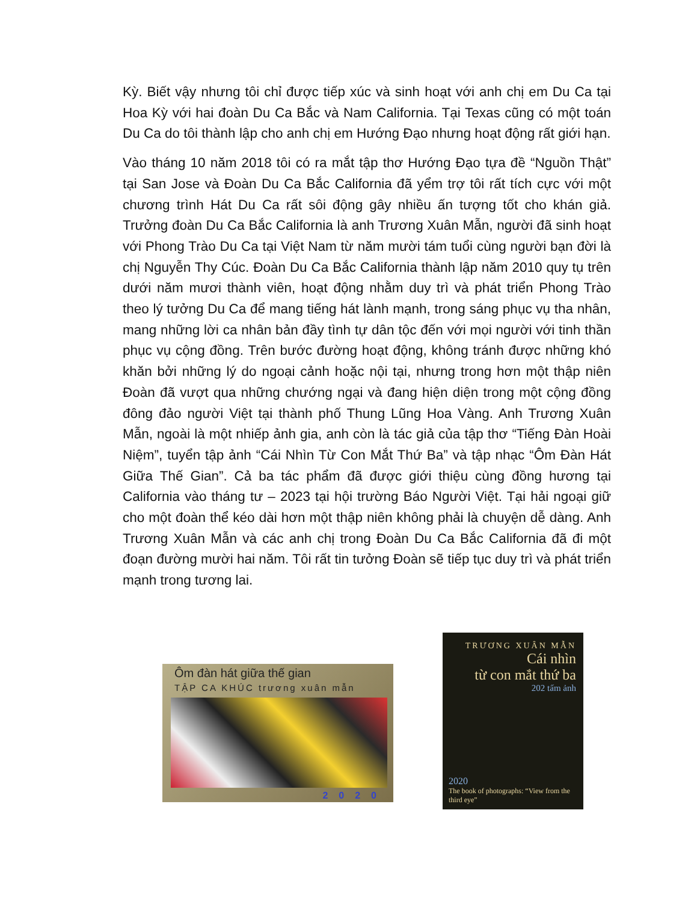Kỳ. Biết vậy nhưng tôi chỉ được tiếp xúc và sinh hoạt với anh chị em Du Ca tại Hoa Kỳ với hai đoàn Du Ca Bắc và Nam California. Tại Texas cũng có một toán Du Ca do tôi thành lập cho anh chị em Hướng Đạo nhưng hoạt động rất giới hạn.
Vào tháng 10 năm 2018 tôi có ra mắt tập thơ Hướng Đạo tựa đề “Nguồn Thật” tại San Jose và Đoàn Du Ca Bắc California đã yểm trợ tôi rất tích cực với một chương trình Hát Du Ca rất sôi động gây nhiều ấn tượng tốt cho khán giả. Trưởng đoàn Du Ca Bắc California là anh Trương Xuân Mẫn, người đã sinh hoạt với Phong Trào Du Ca tại Việt Nam từ năm mười tám tuổi cùng người bạn đời là chị Nguyễn Thy Cúc. Đoàn Du Ca Bắc California thành lập năm 2010 quy tụ trên dưới năm mươi thành viên, hoạt động nhằm duy trì và phát triển Phong Trào theo lý tưởng Du Ca để mang tiếng hát lành mạnh, trong sáng phục vụ tha nhân, mang những lời ca nhân bản đầy tình tự dân tộc đến với mọi người với tinh thần phục vụ cộng đồng. Trên bước đường hoạt động, không tránh được những khó khăn bởi những lý do ngoại cảnh hoặc nội tại, nhưng trong hơn một thập niên Đoàn đã vượt qua những chướng ngại và đang hiện diện trong một cộng đồng đông đảo người Việt tại thành phố Thung Lũng Hoa Vàng. Anh Trương Xuân Mẫn, ngoài là một nhiếp ảnh gia, anh còn là tác giả của tập thơ “Tiếng Đàn Hoài Niệm”, tuyển tập ảnh “Cái Nhìn Từ Con Mắt Thứ Ba” và tập nhạc “Ôm Đàn Hát Giữa Thế Gian”. Cả ba tác phẩm đã được giới thiệu cùng đồng hương tại California vào tháng tư – 2023 tại hội trường Báo Người Việt. Tại hải ngoại giữ cho một đoàn thể kéo dài hơn một thập niên không phải là chuyện dễ dàng. Anh Trương Xuân Mẫn và các anh chị trong Đoàn Du Ca Bắc California đã đi một đoạn đường mười hai năm. Tôi rất tin tưởng Đoàn sẽ tiếp tục duy trì và phát triển mạnh trong tương lai.
Ôm đàn hát giữa thế gian
TẬP CA KHÚC trương xuân mẫn
2020
TRƯƠNG XUÂN MẪN
Cái nhìn
từ con mắt thứ ba
202 tấm ảnh
2020
The book of photographs: “View from the third eye”